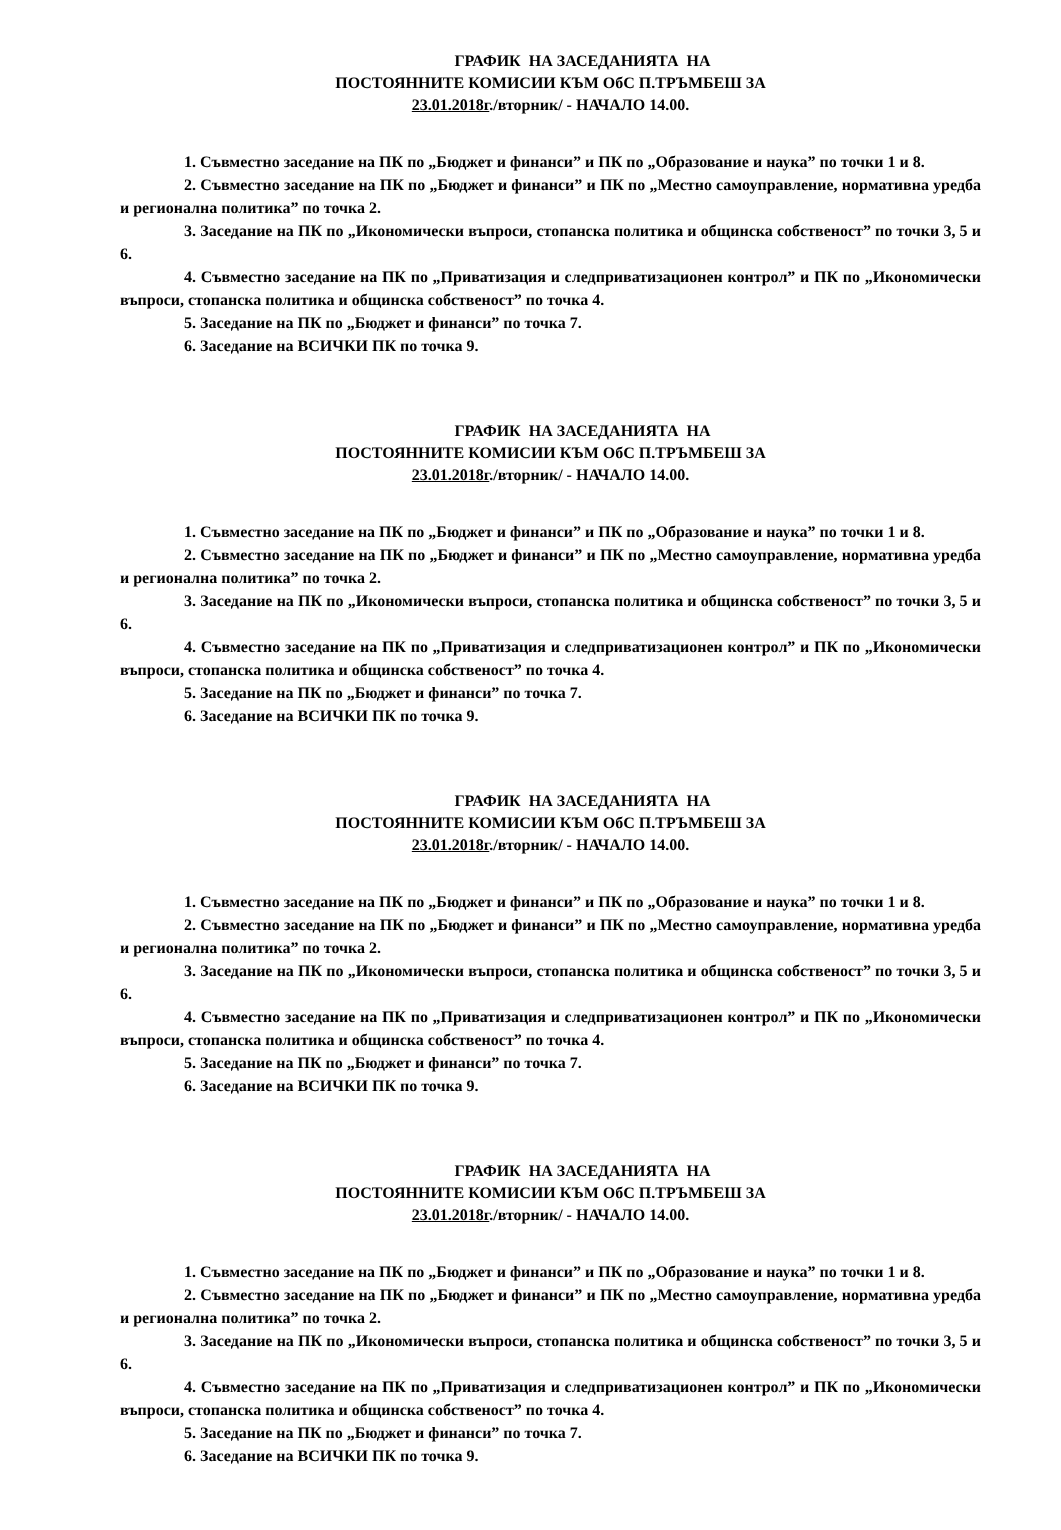ГРАФИК НА ЗАСЕДАНИЯТА НА
ПОСТОЯННИТЕ КОМИСИИ КЪМ ОбС П.ТРЪМБЕШ ЗА
23.01.2018г./вторник/ - НАЧАЛО 14.00.
1. Съвместно заседание на ПК по „Бюджет и финанси” и ПК по „Образование и наука” по точки 1 и 8.
2. Съвместно заседание на ПК по „Бюджет и финанси” и ПК по „Местно самоуправление, нормативна уредба и регионална политика” по точка 2.
3. Заседание на ПК по „Икономически въпроси, стопанска политика и общинска собственост” по точки 3, 5 и 6.
4. Съвместно заседание на ПК по „Приватизация и следприватизационен контрол” и ПК по „Икономически въпроси, стопанска политика и общинска собственост” по точка 4.
5. Заседание на ПК по „Бюджет и финанси” по точка 7.
6. Заседание на ВСИЧКИ ПК по точка 9.
ГРАФИК НА ЗАСЕДАНИЯТА НА
ПОСТОЯННИТЕ КОМИСИИ КЪМ ОбС П.ТРЪМБЕШ ЗА
23.01.2018г./вторник/ - НАЧАЛО 14.00.
1. Съвместно заседание на ПК по „Бюджет и финанси” и ПК по „Образование и наука” по точки 1 и 8.
2. Съвместно заседание на ПК по „Бюджет и финанси” и ПК по „Местно самоуправление, нормативна уредба и регионална политика” по точка 2.
3. Заседание на ПК по „Икономически въпроси, стопанска политика и общинска собственост” по точки 3, 5 и 6.
4. Съвместно заседание на ПК по „Приватизация и следприватизационен контрол” и ПК по „Икономически въпроси, стопанска политика и общинска собственост” по точка 4.
5. Заседание на ПК по „Бюджет и финанси” по точка 7.
6. Заседание на ВСИЧКИ ПК по точка 9.
ГРАФИК НА ЗАСЕДАНИЯТА НА
ПОСТОЯННИТЕ КОМИСИИ КЪМ ОбС П.ТРЪМБЕШ ЗА
23.01.2018г./вторник/ - НАЧАЛО 14.00.
1. Съвместно заседание на ПК по „Бюджет и финанси” и ПК по „Образование и наука” по точки 1 и 8.
2. Съвместно заседание на ПК по „Бюджет и финанси” и ПК по „Местно самоуправление, нормативна уредба и регионална политика” по точка 2.
3. Заседание на ПК по „Икономически въпроси, стопанска политика и общинска собственост” по точки 3, 5 и 6.
4. Съвместно заседание на ПК по „Приватизация и следприватизационен контрол” и ПК по „Икономически въпроси, стопанска политика и общинска собственост” по точка 4.
5. Заседание на ПК по „Бюджет и финанси” по точка 7.
6. Заседание на ВСИЧКИ ПК по точка 9.
ГРАФИК НА ЗАСЕДАНИЯТА НА
ПОСТОЯННИТЕ КОМИСИИ КЪМ ОбС П.ТРЪМБЕШ ЗА
23.01.2018г./вторник/ - НАЧАЛО 14.00.
1. Съвместно заседание на ПК по „Бюджет и финанси” и ПК по „Образование и наука” по точки 1 и 8.
2. Съвместно заседание на ПК по „Бюджет и финанси” и ПК по „Местно самоуправление, нормативна уредба и регионална политика” по точка 2.
3. Заседание на ПК по „Икономически въпроси, стопанска политика и общинска собственост” по точки 3, 5 и 6.
4. Съвместно заседание на ПК по „Приватизация и следприватизационен контрол” и ПК по „Икономически въпроси, стопанска политика и общинска собственост” по точка 4.
5. Заседание на ПК по „Бюджет и финанси” по точка 7.
6. Заседание на ВСИЧКИ ПК по точка 9.